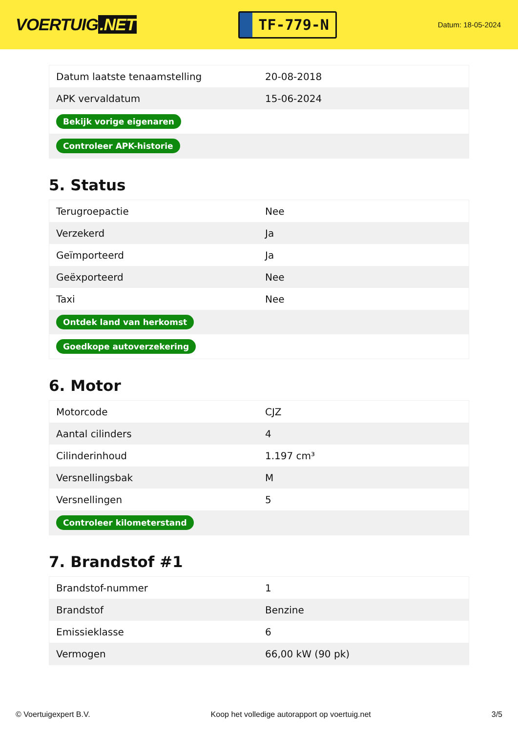VOERTUIG.NET
TF-779-N
Datum: 18-05-2024
| Datum laatste tenaamstelling | 20-08-2018 |
| APK vervaldatum | 15-06-2024 |
| Bekijk vorige eigenaren | |
| Controleer APK-historie | |
5. Status
| Terugroepactie | Nee |
| Verzekerd | Ja |
| Geïmporteerd | Ja |
| Geëxporteerd | Nee |
| Taxi | Nee |
| Ontdek land van herkomst | |
| Goedkope autoverzekering | |
6. Motor
| Motorcode | CJZ |
| Aantal cilinders | 4 |
| Cilinderinhoud | 1.197 cm³ |
| Versnellingsbak | M |
| Versnellingen | 5 |
| Controleer kilometerstand | |
7. Brandstof #1
| Brandstof-nummer | 1 |
| Brandstof | Benzine |
| Emissieklasse | 6 |
| Vermogen | 66,00 kW (90 pk) |
© Voertuigexpert B.V. Koop het volledige autorapport op voertuig.net 3/5